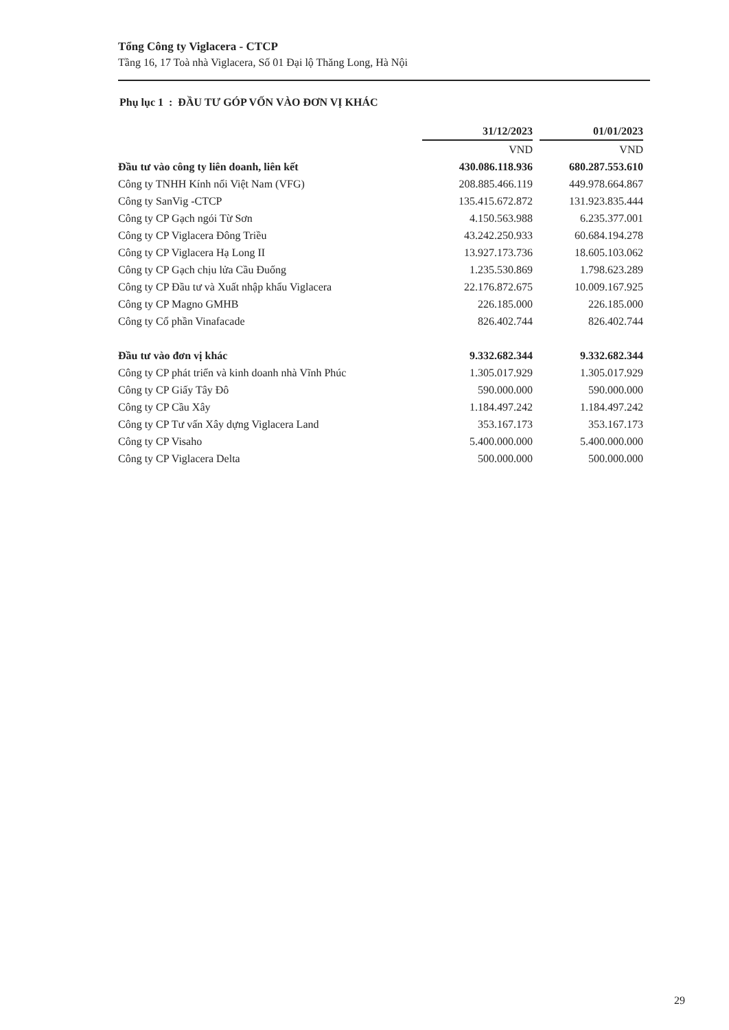Tổng Công ty Viglacera - CTCP
Tầng 16, 17 Toà nhà Viglacera, Số 01 Đại lộ Thăng Long, Hà Nội
Phụ lục 1 : ĐẦU TƯ GÓP VỐN VÀO ĐƠN VỊ KHÁC
| | 31/12/2023 | | 01/01/2023 |
| --- | --- | --- | --- |
| | VND | | VND |
| Đầu tư vào công ty liên doanh, liên kết | 430.086.118.936 | | 680.287.553.610 |
| Công ty TNHH Kính nổi Việt Nam (VFG) | 208.885.466.119 | | 449.978.664.867 |
| Công ty SanVig -CTCP | 135.415.672.872 | | 131.923.835.444 |
| Công ty CP Gạch ngói Từ Sơn | 4.150.563.988 | | 6.235.377.001 |
| Công ty CP Viglacera Đông Triều | 43.242.250.933 | | 60.684.194.278 |
| Công ty CP Viglacera Hạ Long II | 13.927.173.736 | | 18.605.103.062 |
| Công ty CP Gạch chịu lửa Cầu Đuống | 1.235.530.869 | | 1.798.623.289 |
| Công ty CP Đầu tư và Xuất nhập khẩu Viglacera | 22.176.872.675 | | 10.009.167.925 |
| Công ty CP Magno GMHB | 226.185.000 | | 226.185.000 |
| Công ty Cổ phần Vinafacade | 826.402.744 | | 826.402.744 |
| Đầu tư vào đơn vị khác | 9.332.682.344 | | 9.332.682.344 |
| Công ty CP phát triển và kinh doanh nhà Vĩnh Phúc | 1.305.017.929 | | 1.305.017.929 |
| Công ty CP Giấy Tây Đô | 590.000.000 | | 590.000.000 |
| Công ty CP Cầu Xây | 1.184.497.242 | | 1.184.497.242 |
| Công ty CP Tư vấn Xây dựng Viglacera Land | 353.167.173 | | 353.167.173 |
| Công ty CP Visaho | 5.400.000.000 | | 5.400.000.000 |
| Công ty CP Viglacera Delta | 500.000.000 | | 500.000.000 |
29